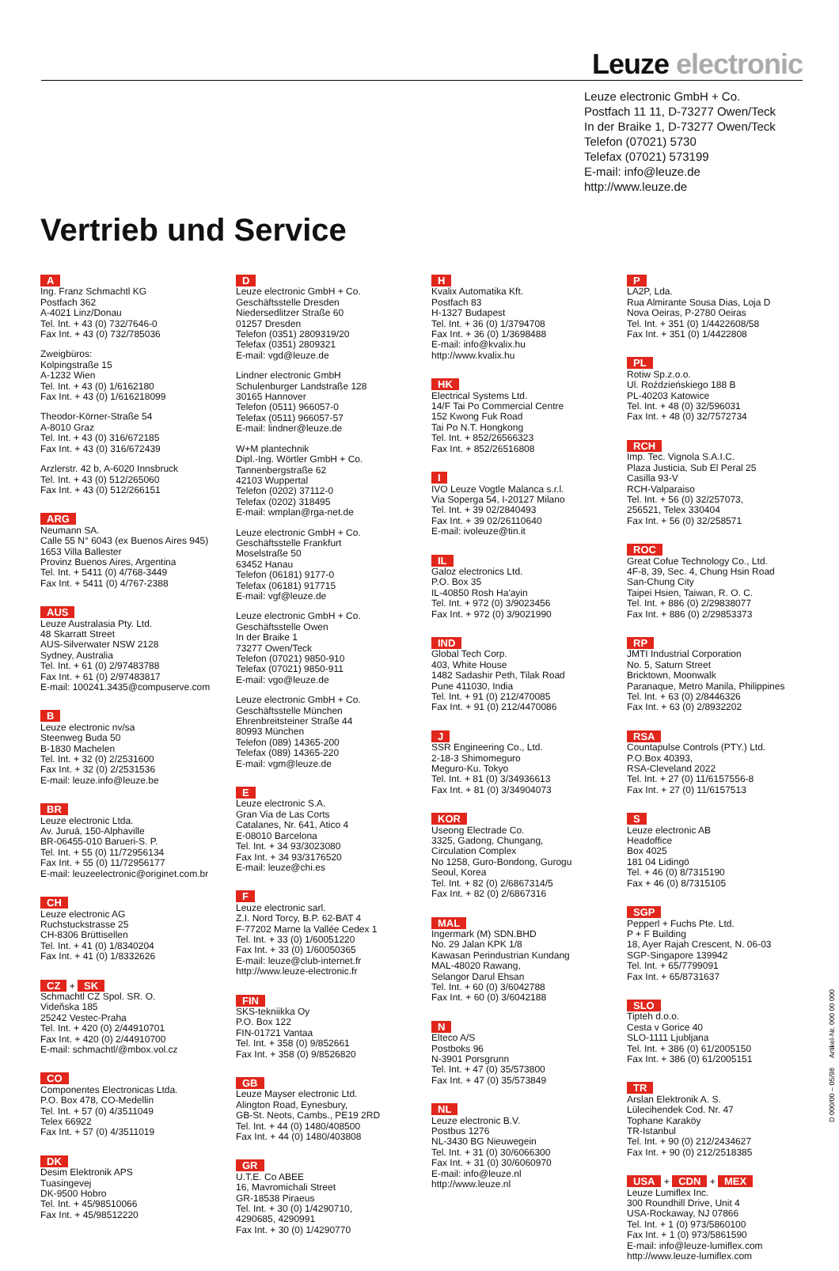Leuze electronic
Leuze electronic GmbH + Co.
Postfach 11 11, D-73277 Owen/Teck
In der Braike 1, D-73277 Owen/Teck
Telefon (07021) 5730
Telefax (07021) 573199
E-mail: info@leuze.de
http://www.leuze.de
Vertrieb und Service
A
Ing. Franz Schmachtl KG
Postfach 362
A-4021 Linz/Donau
Tel. Int. + 43 (0) 732/7646-0
Fax Int. + 43 (0) 732/785036
Zweigbüros:
Kolpingstraße 15
A-1232 Wien
Tel. Int. + 43 (0) 1/6162180
Fax Int. + 43 (0) 1/616218099
Theodor-Körner-Straße 54
A-8010 Graz
Tel. Int. + 43 (0) 316/672185
Fax Int. + 43 (0) 316/672439
Arzlerstr. 42 b, A-6020 Innsbruck
Tel. Int. + 43 (0) 512/265060
Fax Int. + 43 (0) 512/266151
ARG
Neumann SA.
Calle 55 N° 6043 (ex Buenos Aires 945)
1653 Villa Ballester
Provinz Buenos Aires, Argentina
Tel. Int. + 5411 (0) 4/768-3449
Fax Int. + 5411 (0) 4/767-2388
AUS
Leuze Australasia Pty. Ltd.
48 Skarratt Street
AUS-Silverwater NSW 2128
Sydney, Australia
Tel. Int. + 61 (0) 2/97483788
Fax Int. + 61 (0) 2/97483817
E-mail: 100241.3435@compuserve.com
B
Leuze electronic nv/sa
Steenweg Buda 50
B-1830 Machelen
Tel. Int. + 32 (0) 2/2531600
Fax Int. + 32 (0) 2/2531536
E-mail: leuze.info@leuze.be
BR
Leuze electronic Ltda.
Av. Juruá, 150-Alphaville
BR-06455-010 Barueri-S. P.
Tel. Int. + 55 (0) 11/72956134
Fax Int. + 55 (0) 11/72956177
E-mail: leuzeelectronic@originet.com.br
CH
Leuze electronic AG
Ruchstuckstrasse 25
CH-8306 Brüttisellen
Tel. Int. + 41 (0) 1/8340204
Fax Int. + 41 (0) 1/8332626
CZ + SK
Schmachtl CZ Spol. SR. O.
Videňska 185
25242 Vestec-Praha
Tel. Int. + 420 (0) 2/44910701
Fax Int. + 420 (0) 2/44910700
E-mail: schmachtl/@mbox.vol.cz
CO
Componentes Electronicas Ltda.
P.O. Box 478, CO-Medellin
Tel. Int. + 57 (0) 4/3511049
Telex 66922
Fax Int. + 57 (0) 4/3511019
DK
Desim Elektronik APS
Tuasingevej
DK-9500 Hobro
Tel. Int. + 45/98510066
Fax Int. + 45/98512220
D
Leuze electronic GmbH + Co.
Geschäftsstelle Dresden
Niedersedlitzer Straße 60
01257 Dresden
Telefon (0351) 2809319/20
Telefax (0351) 2809321
E-mail: vgd@leuze.de
Lindner electronic GmbH
Schulenburger Landstraße 128
30165 Hannover
Telefon (0511) 966057-0
Telefax (0511) 966057-57
E-mail: lindner@leuze.de
W+M plantechnik
Dipl.-Ing. Wörtler GmbH + Co.
Tannenbergstraße 62
42103 Wuppertal
Telefon (0202) 37112-0
Telefax (0202) 318495
E-mail: wmplan@rga-net.de
Leuze electronic GmbH + Co.
Geschäftsstelle Frankfurt
Moselstraße 50
63452 Hanau
Telefon (06181) 9177-0
Telefax (06181) 917715
E-mail: vgf@leuze.de
Leuze electronic GmbH + Co.
Geschäftsstelle Owen
In der Braike 1
73277 Owen/Teck
Telefon (07021) 9850-910
Telefax (07021) 9850-911
E-mail: vgo@leuze.de
Leuze electronic GmbH + Co.
Geschäftsstelle München
Ehrenbreitsteiner Straße 44
80993 München
Telefon (089) 14365-200
Telefax (089) 14365-220
E-mail: vgm@leuze.de
E
Leuze electronic S.A.
Gran Via de Las Corts
Catalanes, Nr. 641, Atico 4
E-08010 Barcelona
Tel. Int. + 34 93/3023080
Fax Int. + 34 93/3176520
E-mail: leuze@chi.es
F
Leuze electronic sarl.
Z.I. Nord Torcy, B.P. 62-BAT 4
F-77202 Marne la Vallée Cedex 1
Tel. Int. + 33 (0) 1/60051220
Fax Int. + 33 (0) 1/60050365
E-mail: leuze@club-internet.fr
http://www.leuze-electronic.fr
FIN
SKS-tekniikka Oy
P.O. Box 122
FIN-01721 Vantaa
Tel. Int. + 358 (0) 9/852661
Fax Int. + 358 (0) 9/8526820
GB
Leuze Mayser electronic Ltd.
Alington Road, Eynesbury,
GB-St. Neots, Cambs., PE19 2RD
Tel. Int. + 44 (0) 1480/408500
Fax Int. + 44 (0) 1480/403808
GR
U.T.E. Co ABEE
16, Mavromichali Street
GR-18538 Piraeus
Tel. Int. + 30 (0) 1/4290710,
4290685, 4290991
Fax Int. + 30 (0) 1/4290770
H
Kvalix Automatika Kft.
Postfach 83
H-1327 Budapest
Tel. Int. + 36 (0) 1/3794708
Fax Int. + 36 (0) 1/3698488
E-mail: info@kvalix.hu
http://www.kvalix.hu
HK
Electrical Systems Ltd.
14/F Tai Po Commercial Centre
152 Kwong Fuk Road
Tai Po N.T. Hongkong
Tel. Int. + 852/26566323
Fax Int. + 852/26516808
I
IVO Leuze Vogtle Malanca s.r.l.
Via Soperga 54, I-20127 Milano
Tel. Int. + 39 02/2840493
Fax Int. + 39 02/26110640
E-mail: ivoleuze@tin.it
IL
Galoz electronics Ltd.
P.O. Box 35
IL-40850 Rosh Ha'ayin
Tel. Int. + 972 (0) 3/9023456
Fax Int. + 972 (0) 3/9021990
IND
Global Tech Corp.
403, White House
1482 Sadashir Peth, Tilak Road
Pune 411030, India
Tel. Int. + 91 (0) 212/470085
Fax Int. + 91 (0) 212/4470086
J
SSR Engineering Co., Ltd.
2-18-3 Shimomeguro
Meguro-Ku. Tokyo
Tel. Int. + 81 (0) 3/34936613
Fax Int. + 81 (0) 3/34904073
KOR
Useong Electrade Co.
3325, Gadong, Chungang,
Circulation Complex
No 1258, Guro-Bondong, Gurogu
Seoul, Korea
Tel. Int. + 82 (0) 2/6867314/5
Fax Int. + 82 (0) 2/6867316
MAL
Ingermark (M) SDN.BHD
No. 29 Jalan KPK 1/8
Kawasan Perindustrian Kundang
MAL-48020 Rawang,
Selangor Darul Ehsan
Tel. Int. + 60 (0) 3/6042788
Fax Int. + 60 (0) 3/6042188
N
Elteco A/S
Postboks 96
N-3901 Porsgrunn
Tel. Int. + 47 (0) 35/573800
Fax Int. + 47 (0) 35/573849
NL
Leuze electronic B.V.
Postbus 1276
NL-3430 BG Nieuwegein
Tel. Int. + 31 (0) 30/6066300
Fax Int. + 31 (0) 30/6060970
E-mail: info@leuze.nl
http://www.leuze.nl
P
LA2P, Lda.
Rua Almirante Sousa Dias, Loja D
Nova Oeiras, P-2780 Oeiras
Tel. Int. + 351 (0) 1/4422608/58
Fax Int. + 351 (0) 1/4422808
PL
Rotiw Sp.z.o.o.
Ul. Roździeńskiego 188 B
PL-40203 Katowice
Tel. Int. + 48 (0) 32/596031
Fax Int. + 48 (0) 32/7572734
RCH
Imp. Tec. Vignola S.A.I.C.
Plaza Justicia, Sub El Peral 25
Casilla 93-V
RCH-Valparaiso
Tel. Int. + 56 (0) 32/257073,
256521, Telex 330404
Fax Int. + 56 (0) 32/258571
ROC
Great Cofue Technology Co., Ltd.
4F-8, 39, Sec. 4, Chung Hsin Road
San-Chung City
Taipei Hsien, Taiwan, R. O. C.
Tel. Int. + 886 (0) 2/29838077
Fax Int. + 886 (0) 2/29853373
RP
JMTI Industrial Corporation
No. 5, Saturn Street
Bricktown, Moonwalk
Paranaque, Metro Manila, Philippines
Tel. Int. + 63 (0) 2/8446326
Fax Int. + 63 (0) 2/8932202
RSA
Countapulse Controls (PTY.) Ltd.
P.O.Box 40393,
RSA-Cleveland 2022
Tel. Int. + 27 (0) 11/6157556-8
Fax Int. + 27 (0) 11/6157513
S
Leuze electronic AB
Headoffice
Box 4025
181 04 Lidingö
Tel. + 46 (0) 8/7315190
Fax + 46 (0) 8/7315105
SGP
Pepperl + Fuchs Pte. Ltd.
P + F Building
18, Ayer Rajah Crescent, N. 06-03
SGP-Singapore 139942
Tel. Int. + 65/7799091
Fax Int. + 65/8731637
SLO
Tipteh d.o.o.
Cesta v Gorice 40
SLO-1111 Ljubljana
Tel. Int. + 386 (0) 61/2005150
Fax Int. + 386 (0) 61/2005151
TR
Arslan Elektronik A. S.
Lülecihendek Cod. Nr. 47
Tophane Karaköy
TR-Istanbul
Tel. Int. + 90 (0) 212/2434627
Fax Int. + 90 (0) 212/2518385
USA + CDN + MEX
Leuze Lumiflex Inc.
300 Roundhill Drive, Unit 4
USA-Rockaway, NJ 07866
Tel. Int. + 1 (0) 973/5860100
Fax Int. + 1 (0) 973/5861590
E-mail: info@leuze-lumiflex.com
http://www.leuze-lumiflex.com
D 000/00 – 05/98 Artikel-Nr. 000 00 000